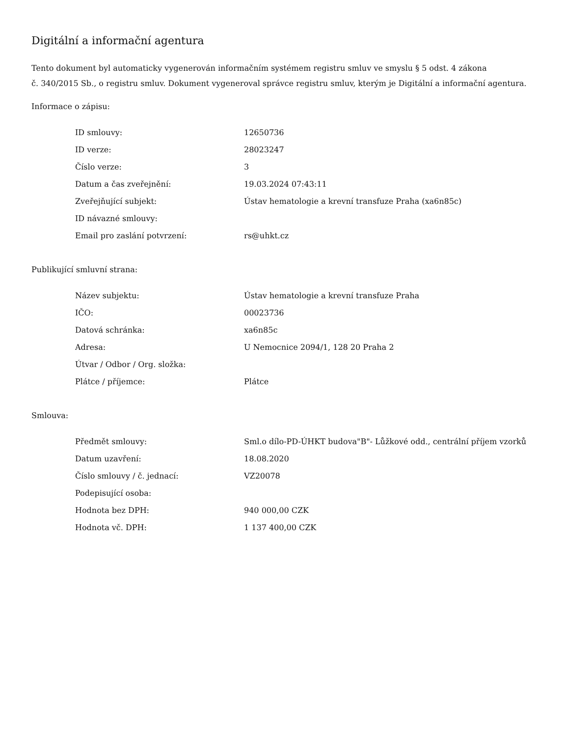Digitální a informační agentura
Tento dokument byl automaticky vygenerován informačním systémem registru smluv ve smyslu § 5 odst. 4 zákona
č. 340/2015 Sb., o registru smluv. Dokument vygeneroval správce registru smluv, kterým je Digitální a informační agentura.
Informace o zápisu:
| ID smlouvy: | 12650736 |
| ID verze: | 28023247 |
| Číslo verze: | 3 |
| Datum a čas zveřejnění: | 19.03.2024 07:43:11 |
| Zveřejňující subjekt: | Ústav hematologie a krevní transfuze Praha (xa6n85c) |
| ID návazné smlouvy: | |
| Email pro zaslání potvrzení: | rs@uhkt.cz |
Publikující smluvní strana:
| Název subjektu: | Ústav hematologie a krevní transfuze Praha |
| IČO: | 00023736 |
| Datová schránka: | xa6n85c |
| Adresa: | U Nemocnice 2094/1, 128 20 Praha 2 |
| Útvar / Odbor / Org. složka: | |
| Plátce / příjemce: | Plátce |
Smlouva:
| Předmět smlouvy: | Sml.o dílo-PD-ÚHKT budova"B"- Lůžkové odd., centrální příjem vzorků |
| Datum uzavření: | 18.08.2020 |
| Číslo smlouvy / č. jednací: | VZ20078 |
| Podepisující osoba: | |
| Hodnota bez DPH: | 940 000,00 CZK |
| Hodnota vč. DPH: | 1 137 400,00 CZK |